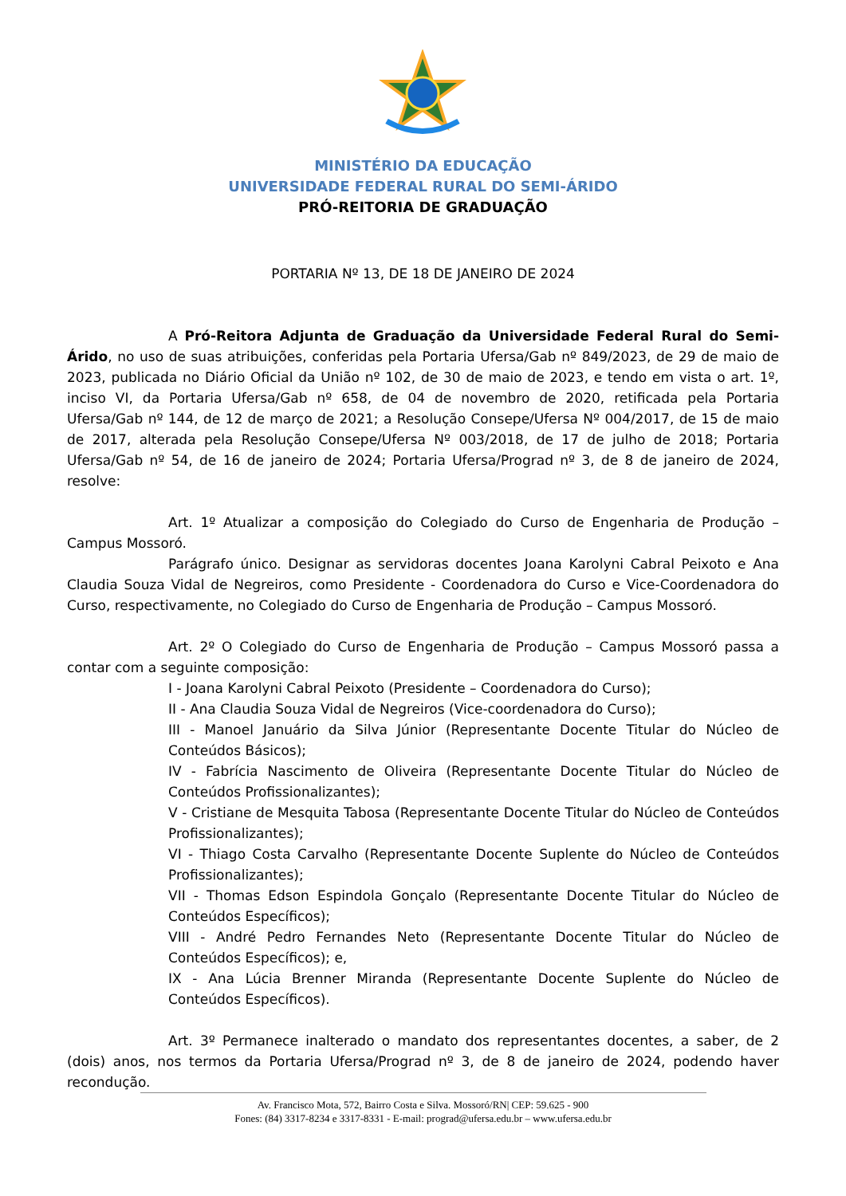MINISTÉRIO DA EDUCAÇÃO
UNIVERSIDADE FEDERAL RURAL DO SEMI-ÁRIDO
PRÓ-REITORIA DE GRADUAÇÃO
PORTARIA Nº 13, DE 18 DE JANEIRO DE 2024
A Pró-Reitora Adjunta de Graduação da Universidade Federal Rural do Semi-Árido, no uso de suas atribuições, conferidas pela Portaria Ufersa/Gab nº 849/2023, de 29 de maio de 2023, publicada no Diário Oficial da União nº 102, de 30 de maio de 2023, e tendo em vista o art. 1º, inciso VI, da Portaria Ufersa/Gab nº 658, de 04 de novembro de 2020, retificada pela Portaria Ufersa/Gab nº 144, de 12 de março de 2021; a Resolução Consepe/Ufersa Nº 004/2017, de 15 de maio de 2017, alterada pela Resolução Consepe/Ufersa Nº 003/2018, de 17 de julho de 2018; Portaria Ufersa/Gab nº 54, de 16 de janeiro de 2024; Portaria Ufersa/Prograd nº 3, de 8 de janeiro de 2024, resolve:
Art. 1º Atualizar a composição do Colegiado do Curso de Engenharia de Produção – Campus Mossoró.
Parágrafo único. Designar as servidoras docentes Joana Karolyni Cabral Peixoto e Ana Claudia Souza Vidal de Negreiros, como Presidente - Coordenadora do Curso e Vice-Coordenadora do Curso, respectivamente, no Colegiado do Curso de Engenharia de Produção – Campus Mossoró.
Art. 2º O Colegiado do Curso de Engenharia de Produção – Campus Mossoró passa a contar com a seguinte composição:
I - Joana Karolyni Cabral Peixoto (Presidente – Coordenadora do Curso);
II - Ana Claudia Souza Vidal de Negreiros (Vice-coordenadora do Curso);
III - Manoel Januário da Silva Júnior (Representante Docente Titular do Núcleo de Conteúdos Básicos);
IV - Fabrícia Nascimento de Oliveira (Representante Docente Titular do Núcleo de Conteúdos Profissionalizantes);
V - Cristiane de Mesquita Tabosa (Representante Docente Titular do Núcleo de Conteúdos Profissionalizantes);
VI - Thiago Costa Carvalho (Representante Docente Suplente do Núcleo de Conteúdos Profissionalizantes);
VII - Thomas Edson Espindola Gonçalo (Representante Docente Titular do Núcleo de Conteúdos Específicos);
VIII - André Pedro Fernandes Neto (Representante Docente Titular do Núcleo de Conteúdos Específicos); e,
IX - Ana Lúcia Brenner Miranda (Representante Docente Suplente do Núcleo de Conteúdos Específicos).
Art. 3º Permanece inalterado o mandato dos representantes docentes, a saber, de 2 (dois) anos, nos termos da Portaria Ufersa/Prograd nº 3, de 8 de janeiro de 2024, podendo haver recondução.
Av. Francisco Mota, 572, Bairro Costa e Silva. Mossoró/RN| CEP: 59.625 - 900
Fones: (84) 3317-8234 e 3317-8331 - E-mail: prograd@ufersa.edu.br – www.ufersa.edu.br